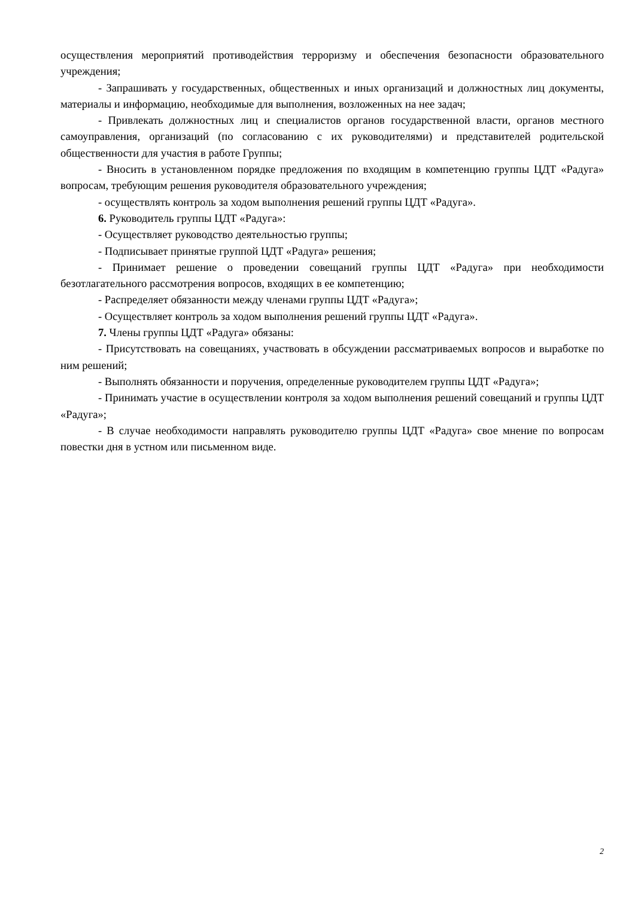осуществления мероприятий противодействия терроризму и обеспечения безопасности образовательного учреждения;
- Запрашивать у государственных, общественных и иных организаций и должностных лиц документы, материалы и информацию, необходимые для выполнения, возложенных на нее задач;
- Привлекать должностных лиц и специалистов органов государственной власти, органов местного самоуправления, организаций (по согласованию с их руководителями) и представителей родительской общественности для участия в работе Группы;
- Вносить в установленном порядке предложения по входящим в компетенцию группы ЦДТ «Радуга» вопросам, требующим решения руководителя образовательного учреждения;
- осуществлять контроль за ходом выполнения решений группы ЦДТ «Радуга».
6. Руководитель группы ЦДТ «Радуга»:
- Осуществляет руководство деятельностью группы;
- Подписывает принятые группой ЦДТ «Радуга» решения;
- Принимает решение о проведении совещаний группы ЦДТ «Радуга» при необходимости безотлагательного рассмотрения вопросов, входящих в ее компетенцию;
- Распределяет обязанности между членами группы ЦДТ «Радуга»;
- Осуществляет контроль за ходом выполнения решений группы ЦДТ «Радуга».
7. Члены группы ЦДТ «Радуга» обязаны:
- Присутствовать на совещаниях, участвовать в обсуждении рассматриваемых вопросов и выработке по ним решений;
- Выполнять обязанности и поручения, определенные руководителем группы ЦДТ «Радуга»;
- Принимать участие в осуществлении контроля за ходом выполнения решений совещаний и группы ЦДТ «Радуга»;
- В случае необходимости направлять руководителю группы ЦДТ «Радуга» свое мнение по вопросам повестки дня в устном или письменном виде.
2